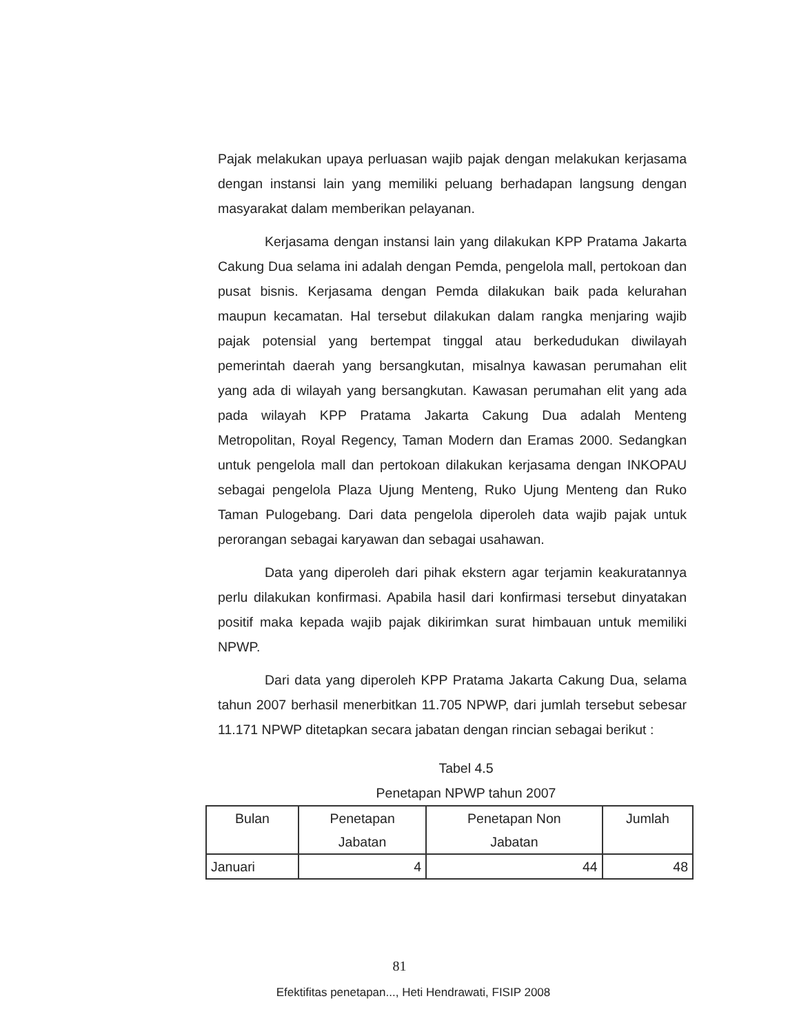Pajak melakukan upaya perluasan wajib pajak dengan melakukan kerjasama dengan instansi lain yang memiliki peluang berhadapan langsung dengan masyarakat dalam memberikan pelayanan.
Kerjasama dengan instansi lain yang dilakukan KPP Pratama Jakarta Cakung Dua selama ini adalah dengan Pemda, pengelola mall, pertokoan dan pusat bisnis. Kerjasama dengan Pemda dilakukan baik pada kelurahan maupun kecamatan. Hal tersebut dilakukan dalam rangka menjaring wajib pajak potensial yang bertempat tinggal atau berkedudukan diwilayah pemerintah daerah yang bersangkutan, misalnya kawasan perumahan elit yang ada di wilayah yang bersangkutan. Kawasan perumahan elit yang ada pada wilayah KPP Pratama Jakarta Cakung Dua adalah Menteng Metropolitan, Royal Regency, Taman Modern dan Eramas 2000. Sedangkan untuk pengelola mall dan pertokoan dilakukan kerjasama dengan INKOPAU sebagai pengelola Plaza Ujung Menteng, Ruko Ujung Menteng dan Ruko Taman Pulogebang. Dari data pengelola diperoleh data wajib pajak untuk perorangan sebagai karyawan dan sebagai usahawan.
Data yang diperoleh dari pihak ekstern agar terjamin keakuratannya perlu dilakukan konfirmasi. Apabila hasil dari konfirmasi tersebut dinyatakan positif maka kepada wajib pajak dikirimkan surat himbauan untuk memiliki NPWP.
Dari data yang diperoleh KPP Pratama Jakarta Cakung Dua, selama tahun 2007 berhasil menerbitkan 11.705 NPWP, dari jumlah tersebut sebesar 11.171 NPWP ditetapkan secara jabatan dengan rincian sebagai berikut :
Tabel 4.5
Penetapan NPWP tahun 2007
| Bulan | Penetapan Jabatan | Penetapan Non Jabatan | Jumlah |
| --- | --- | --- | --- |
| Januari | 4 | 44 | 48 |
81
Efektifitas penetapan..., Heti Hendrawati, FISIP 2008